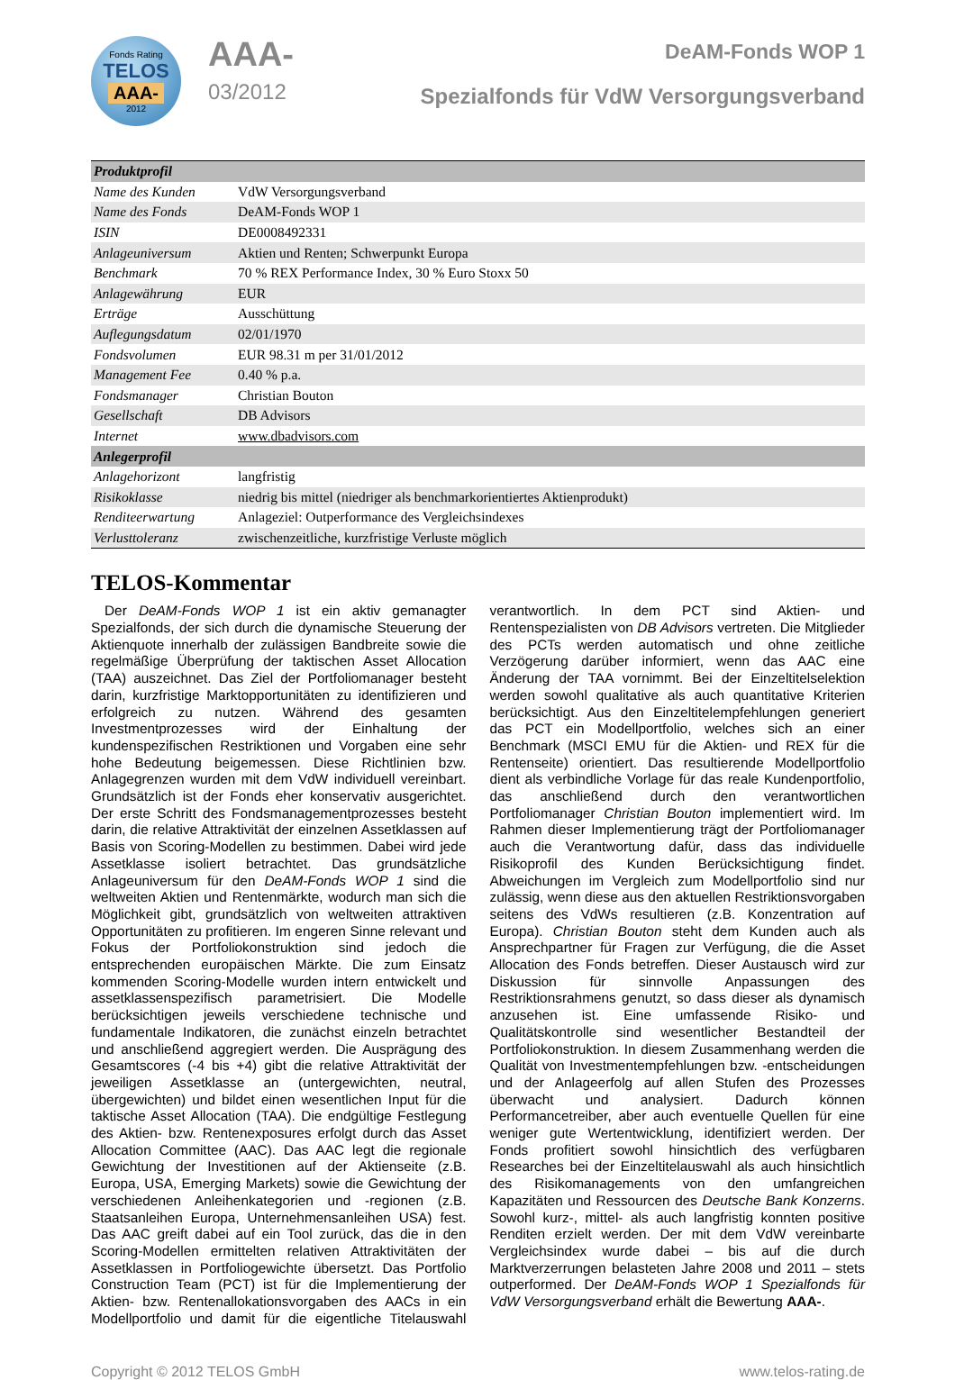Fonds Rating
TELOS
AAA-
2012
AAA-
03/2012
DeAM-Fonds WOP 1
Spezialfonds für VdW Versorgungsverband
| Produktprofil | |
| --- | --- |
| Name des Kunden | VdW Versorgungsverband |
| Name des Fonds | DeAM-Fonds WOP 1 |
| ISIN | DE0008492331 |
| Anlageuniversum | Aktien und Renten; Schwerpunkt Europa |
| Benchmark | 70 % REX Performance Index, 30 % Euro Stoxx 50 |
| Anlagewährung | EUR |
| Erträge | Ausschüttung |
| Auflegungsdatum | 02/01/1970 |
| Fondsvolumen | EUR 98.31 m per 31/01/2012 |
| Management Fee | 0.40 % p.a. |
| Fondsmanager | Christian Bouton |
| Gesellschaft | DB Advisors |
| Internet | www.dbadvisors.com |
| Anlegerprofil | |
| Anlagehorizont | langfristig |
| Risikoklasse | niedrig bis mittel (niedriger als benchmarkorientiertes Aktienprodukt) |
| Renditeerwartung | Anlageziel: Outperformance des Vergleichsindexes |
| Verlusttoleranz | zwischenzeitliche, kurzfristige Verluste möglich |
TELOS-Kommentar
Der DeAM-Fonds WOP 1 ist ein aktiv gemanagter Spezialfonds, der sich durch die dynamische Steuerung der Aktienquote innerhalb der zulässigen Bandbreite sowie die regelmäßige Überprüfung der taktischen Asset Allocation (TAA) auszeichnet. Das Ziel der Portfoliomanager besteht darin, kurzfristige Marktopportunitäten zu identifizieren und erfolgreich zu nutzen. Während des gesamten Investmentprozesses wird der Einhaltung der kundenspezifischen Restriktionen und Vorgaben eine sehr hohe Bedeutung beigemessen. Diese Richtlinien bzw. Anlagegrenzen wurden mit dem VdW individuell vereinbart. Grundsätzlich ist der Fonds eher konservativ ausgerichtet. Der erste Schritt des Fondsmanagementprozesses besteht darin, die relative Attraktivität der einzelnen Assetklassen auf Basis von Scoring-Modellen zu bestimmen. Dabei wird jede Assetklasse isoliert betrachtet. Das grundsätzliche Anlageuniversum für den DeAM-Fonds WOP 1 sind die weltweiten Aktien und Rentenmärkte, wodurch man sich die Möglichkeit gibt, grundsätzlich von weltweiten attraktiven Opportunitäten zu profitieren. Im engeren Sinne relevant und Fokus der Portfoliokonstruktion sind jedoch die entsprechenden europäischen Märkte. Die zum Einsatz kommenden Scoring-Modelle wurden intern entwickelt und assetklassenspezifisch parametrisiert. Die Modelle berücksichtigen jeweils verschiedene technische und fundamentale Indikatoren, die zunächst einzeln betrachtet und anschließend aggregiert werden. Die Ausprägung des Gesamtscores (-4 bis +4) gibt die relative Attraktivität der jeweiligen Assetklasse an (untergewichten, neutral, übergewichten) und bildet einen wesentlichen Input für die taktische Asset Allocation (TAA). Die endgültige Festlegung des Aktien- bzw. Rentenexposures erfolgt durch das Asset Allocation Committee (AAC). Das AAC legt die regionale Gewichtung der Investitionen auf der Aktienseite (z.B. Europa, USA, Emerging Markets) sowie die Gewichtung der verschiedenen Anleihenkategorien und -regionen (z.B. Staatsanleihen Europa, Unternehmensanleihen USA) fest. Das AAC greift dabei auf ein Tool zurück, das die in den Scoring-Modellen ermittelten relativen Attraktivitäten der Assetklassen in Portfoliogewichte übersetzt. Das Portfolio Construction Team (PCT) ist für die Implementierung der Aktien- bzw. Rentenallokationsvorgaben des AACs in ein Modellportfolio und damit für die eigentliche Titelauswahl verantwortlich. In dem PCT sind Aktien- und Rentenspezialisten von DB Advisors vertreten. Die Mitglieder des PCTs werden automatisch und ohne zeitliche Verzögerung darüber informiert, wenn das AAC eine Änderung der TAA vornimmt. Bei der Einzeltitelselektion werden sowohl qualitative als auch quantitative Kriterien berücksichtigt. Aus den Einzeltitelempfehlungen generiert das PCT ein Modellportfolio, welches sich an einer Benchmark (MSCI EMU für die Aktien- und REX für die Rentenseite) orientiert. Das resultierende Modellportfolio dient als verbindliche Vorlage für das reale Kundenportfolio, das anschließend durch den verantwortlichen Portfoliomanager Christian Bouton implementiert wird. Im Rahmen dieser Implementierung trägt der Portfoliomanager auch die Verantwortung dafür, dass das individuelle Risikoprofil des Kunden Berücksichtigung findet. Abweichungen im Vergleich zum Modellportfolio sind nur zulässig, wenn diese aus den aktuellen Restriktionsvorgaben seitens des VdWs resultieren (z.B. Konzentration auf Europa). Christian Bouton steht dem Kunden auch als Ansprechpartner für Fragen zur Verfügung, die die Asset Allocation des Fonds betreffen. Dieser Austausch wird zur Diskussion für sinnvolle Anpassungen des Restriktionsrahmens genutzt, so dass dieser als dynamisch anzusehen ist. Eine umfassende Risiko- und Qualitätskontrolle sind wesentlicher Bestandteil der Portfoliokonstruktion. In diesem Zusammenhang werden die Qualität von Investmentempfehlungen bzw. -entscheidungen und der Anlageerfolg auf allen Stufen des Prozesses überwacht und analysiert. Dadurch können Performancetreiber, aber auch eventuelle Quellen für eine weniger gute Wertentwicklung, identifiziert werden. Der Fonds profitiert sowohl hinsichtlich des verfügbaren Researches bei der Einzeltitelauswahl als auch hinsichtlich des Risikomanagements von den umfangreichen Kapazitäten und Ressourcen des Deutsche Bank Konzerns. Sowohl kurz-, mittel- als auch langfristig konnten positive Renditen erzielt werden. Der mit dem VdW vereinbarte Vergleichsindex wurde dabei – bis auf die durch Marktverzerrungen belasteten Jahre 2008 und 2011 – stets outperformed. Der DeAM-Fonds WOP 1 Spezialfonds für VdW Versorgungsverband erhält die Bewertung AAA-.
Copyright © 2012 TELOS GmbH www.telos-rating.de